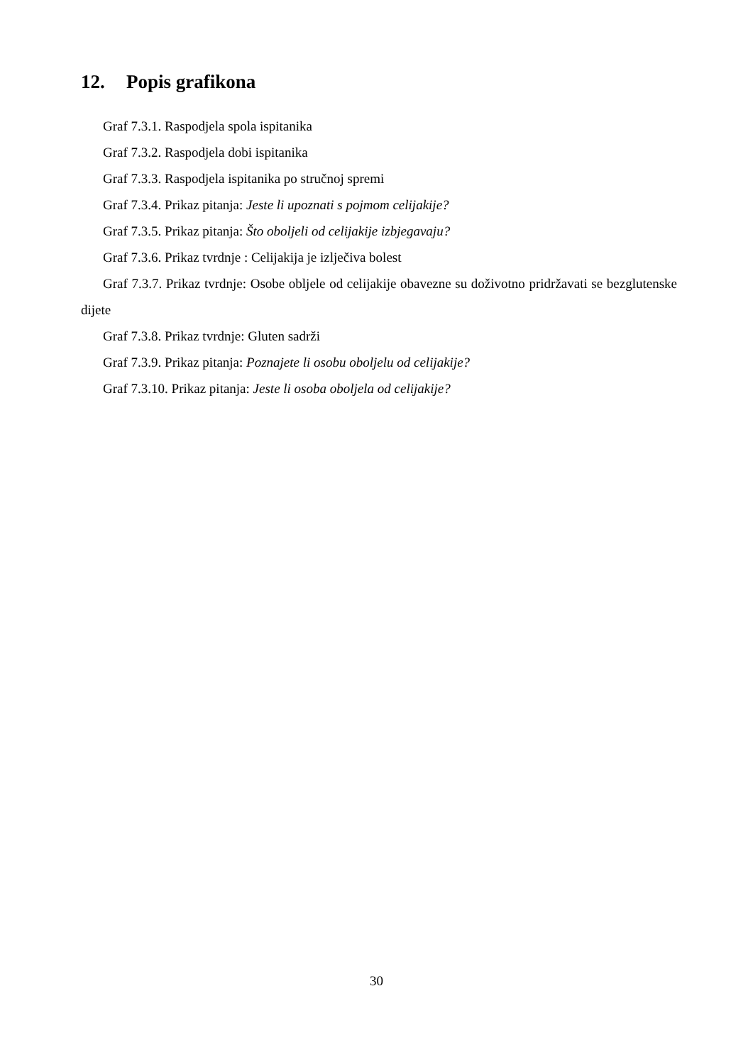12. Popis grafikona
Graf 7.3.1. Raspodjela spola ispitanika
Graf 7.3.2. Raspodjela dobi ispitanika
Graf 7.3.3. Raspodjela ispitanika po stručnoj spremi
Graf 7.3.4. Prikaz pitanja: Jeste li upoznati s pojmom celijakije?
Graf 7.3.5. Prikaz pitanja: Što oboljeli od celijakije izbjegavaju?
Graf 7.3.6. Prikaz tvrdnje : Celijakija je izlječiva bolest
Graf 7.3.7. Prikaz tvrdnje: Osobe obljele od celijakije obavezne su doživotno pridržavati se bezglutenske dijete
Graf 7.3.8. Prikaz tvrdnje: Gluten sadrži
Graf 7.3.9. Prikaz pitanja: Poznajete li osobu oboljelu od celijakije?
Graf 7.3.10. Prikaz pitanja: Jeste li osoba oboljela od celijakije?
30